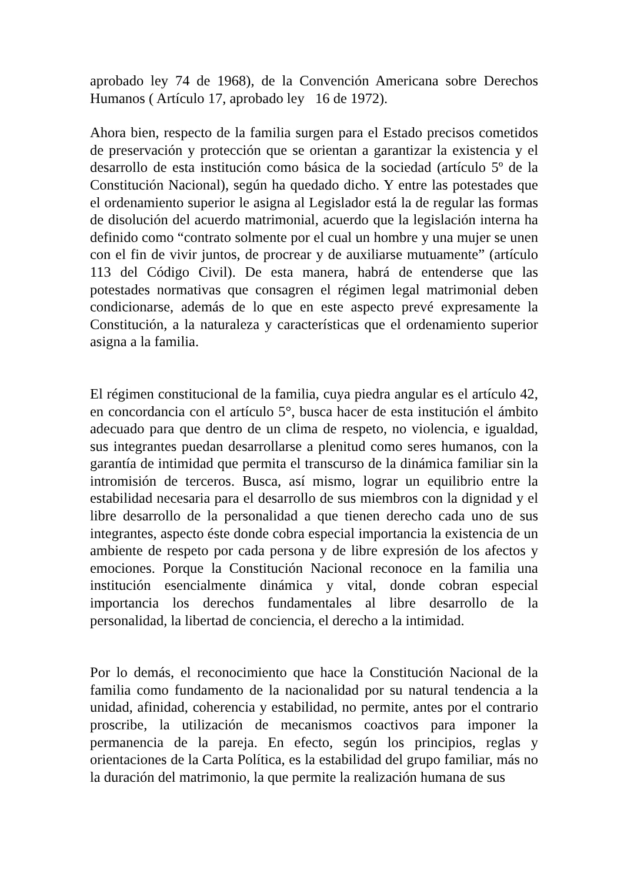aprobado ley 74 de 1968), de la Convención Americana sobre Derechos Humanos ( Artículo 17, aprobado ley 16 de 1972).
Ahora bien, respecto de la familia surgen para el Estado precisos cometidos de preservación y protección que se orientan a garantizar la existencia y el desarrollo de esta institución como básica de la sociedad (artículo 5º de la Constitución Nacional), según ha quedado dicho. Y entre las potestades que el ordenamiento superior le asigna al Legislador está la de regular las formas de disolución del acuerdo matrimonial, acuerdo que la legislación interna ha definido como “contrato solmente por el cual un hombre y una mujer se unen con el fin de vivir juntos, de procrear y de auxiliarse mutuamente” (artículo 113 del Código Civil). De esta manera, habrá de entenderse que las potestades normativas que consagren el régimen legal matrimonial deben condicionarse, además de lo que en este aspecto prevé expresamente la Constitución, a la naturaleza y características que el ordenamiento superior asigna a la familia.
El régimen constitucional de la familia, cuya piedra angular es el artículo 42, en concordancia con el artículo 5°, busca hacer de esta institución el ámbito adecuado para que dentro de un clima de respeto, no violencia, e igualdad, sus integrantes puedan desarrollarse a plenitud como seres humanos, con la garantía de intimidad que permita el transcurso de la dinámica familiar sin la intromisión de terceros. Busca, así mismo, lograr un equilibrio entre la estabilidad necesaria para el desarrollo de sus miembros con la dignidad y el libre desarrollo de la personalidad a que tienen derecho cada uno de sus integrantes, aspecto éste donde cobra especial importancia la existencia de un ambiente de respeto por cada persona y de libre expresión de los afectos y emociones. Porque la Constitución Nacional reconoce en la familia una institución esencialmente dinámica y vital, donde cobran especial importancia los derechos fundamentales al libre desarrollo de la personalidad, la libertad de conciencia, el derecho a la intimidad.
Por lo demás, el reconocimiento que hace la Constitución Nacional de la familia como fundamento de la nacionalidad por su natural tendencia a la unidad, afinidad, coherencia y estabilidad, no permite, antes por el contrario proscribe, la utilización de mecanismos coactivos para imponer la permanencia de la pareja. En efecto, según los principios, reglas y orientaciones de la Carta Política, es la estabilidad del grupo familiar, más no la duración del matrimonio, la que permite la realización humana de sus